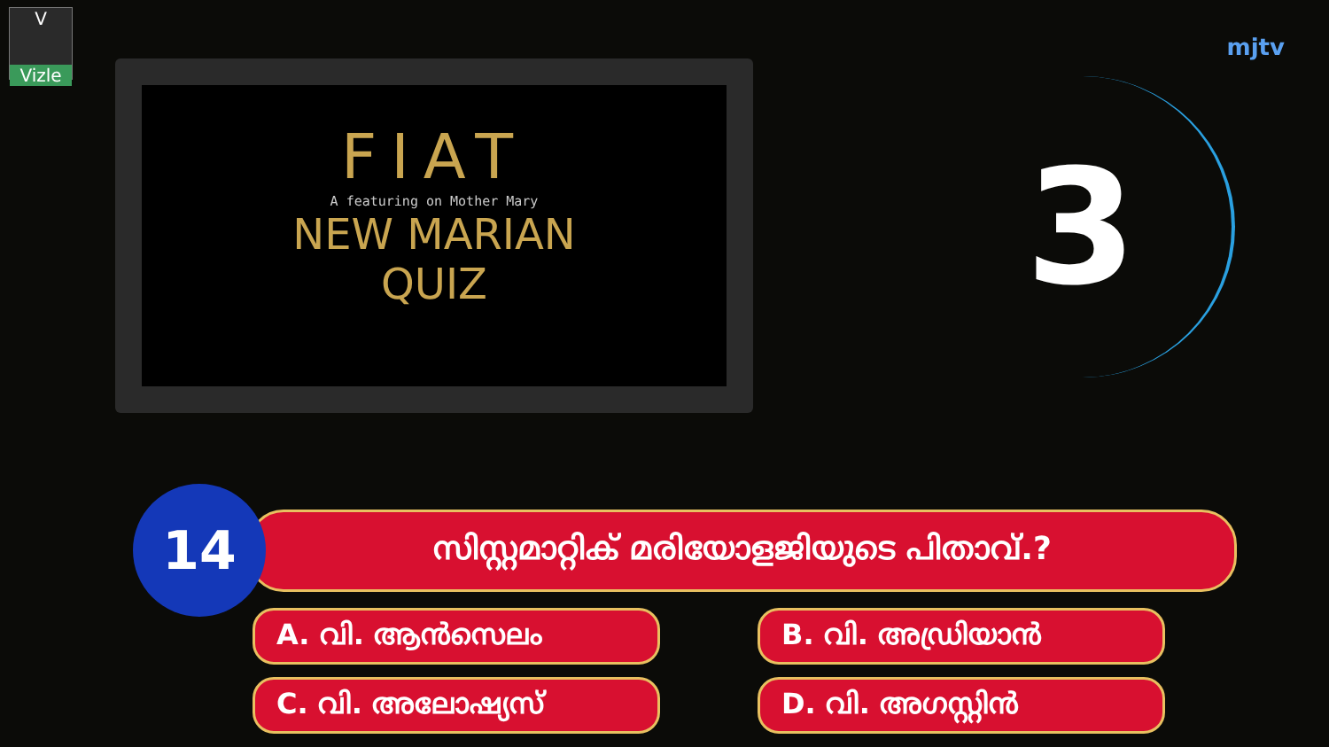V
Vizle
mjtv
FIAT
A featuring on Mother Mary
NEW MARIAN
QUIZ
3
14
സിസ്റ്റമാറ്റിക് മരിയോളജിയുടെ പിതാവ്.?
A. വി. ആൻസെലം
B. വി. അഡ്രിയാൻ
C. വി. അലോഷ്യസ്
D. വി. അഗസ്റ്റിൻ